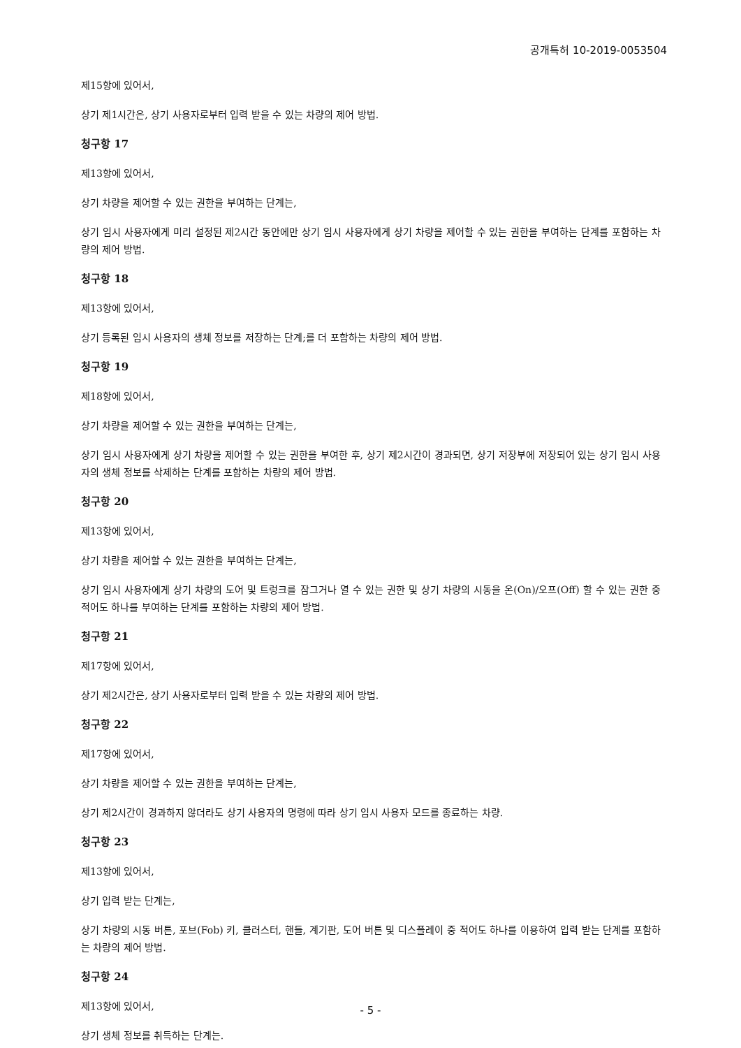공개특허 10-2019-0053504
제15항에 있어서,
상기 제1시간은, 상기 사용자로부터 입력 받을 수 있는 차량의 제어 방법.
청구항 17
제13항에 있어서,
상기 차량을 제어할 수 있는 권한을 부여하는 단계는,
상기 임시 사용자에게 미리 설정된 제2시간 동안에만 상기 임시 사용자에게 상기 차량을 제어할 수 있는 권한을 부여하는 단계를 포함하는 차량의 제어 방법.
청구항 18
제13항에 있어서,
상기 등록된 임시 사용자의 생체 정보를 저장하는 단계;를 더 포함하는 차량의 제어 방법.
청구항 19
제18항에 있어서,
상기 차량을 제어할 수 있는 권한을 부여하는 단계는,
상기 임시 사용자에게 상기 차량을 제어할 수 있는 권한을 부여한 후, 상기 제2시간이 경과되면, 상기 저장부에 저장되어 있는 상기 임시 사용자의 생체 정보를 삭제하는 단계를 포함하는 차량의 제어 방법.
청구항 20
제13항에 있어서,
상기 차량을 제어할 수 있는 권한을 부여하는 단계는,
상기 임시 사용자에게 상기 차량의 도어 및 트렁크를 잠그거나 열 수 있는 권한 및 상기 차량의 시동을 온(On)/오프(Off) 할 수 있는 권한 중 적어도 하나를 부여하는 단계를 포함하는 차량의 제어 방법.
청구항 21
제17항에 있어서,
상기 제2시간은, 상기 사용자로부터 입력 받을 수 있는 차량의 제어 방법.
청구항 22
제17항에 있어서,
상기 차량을 제어할 수 있는 권한을 부여하는 단계는,
상기 제2시간이 경과하지 않더라도 상기 사용자의 명령에 따라 상기 임시 사용자 모드를 종료하는 차량.
청구항 23
제13항에 있어서,
상기 입력 받는 단계는,
상기 차량의 시동 버튼, 포브(Fob) 키, 클러스터, 핸들, 계기판, 도어 버튼 및 디스플레이 중 적어도 하나를 이용하여 입력 받는 단계를 포함하는 차량의 제어 방법.
청구항 24
제13항에 있어서,
상기 생체 정보를 취득하는 단계는.
- 5 -